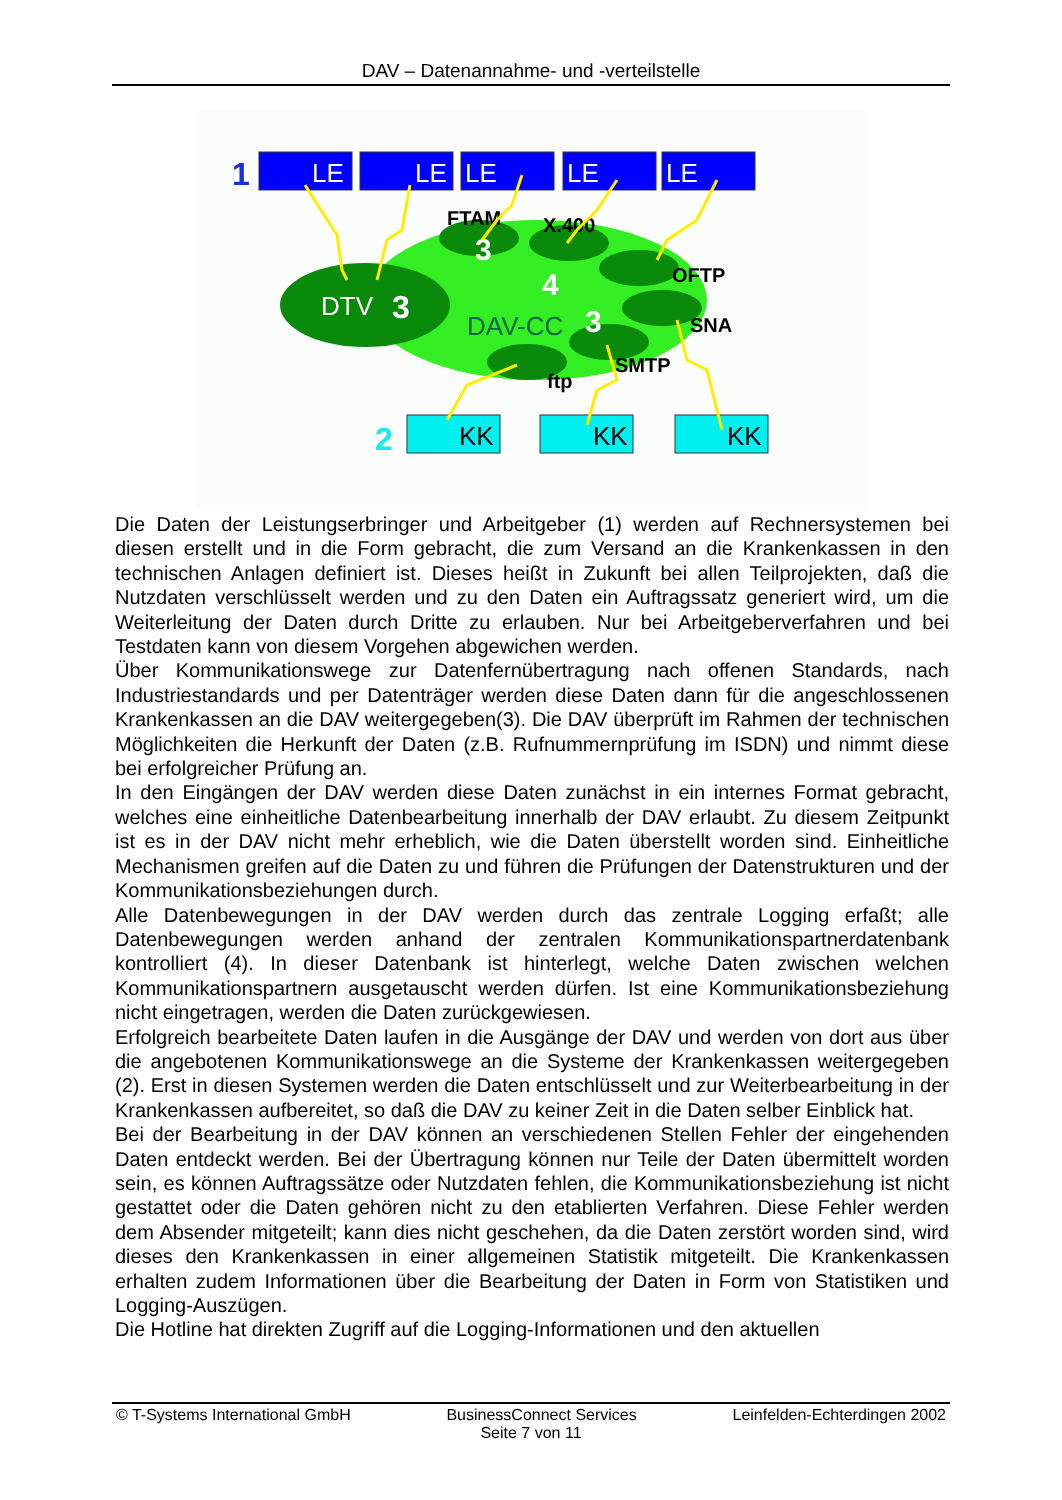DAV – Datenannahme- und -verteilstelle
1
LE
LE
LE
LE
LE
FTAM
X.400
OFTP
SNA
SMTP
ftp
3
DTV
3
4
DAV-CC
3
2
KK
KK
KK
Die Daten der Leistungserbringer und Arbeitgeber (1) werden auf Rechnersystemen bei diesen erstellt und in die Form gebracht, die zum Versand an die Krankenkassen in den technischen Anlagen definiert ist. Dieses heißt in Zukunft bei allen Teilprojekten, daß die Nutzdaten verschlüsselt werden und zu den Daten ein Auftragssatz generiert wird, um die Weiterleitung der Daten durch Dritte zu erlauben. Nur bei Arbeitgeberverfahren und bei Testdaten kann von diesem Vorgehen abgewichen werden.
Über Kommunikationswege zur Datenfernübertragung nach offenen Standards, nach Industriestandards und per Datenträger werden diese Daten dann für die angeschlossenen Krankenkassen an die DAV weitergegeben(3). Die DAV überprüft im Rahmen der technischen Möglichkeiten die Herkunft der Daten (z.B. Rufnummernprüfung im ISDN) und nimmt diese bei erfolgreicher Prüfung an.
In den Eingängen der DAV werden diese Daten zunächst in ein internes Format gebracht, welches eine einheitliche Datenbearbeitung innerhalb der DAV erlaubt. Zu diesem Zeitpunkt ist es in der DAV nicht mehr erheblich, wie die Daten überstellt worden sind. Einheitliche Mechanismen greifen auf die Daten zu und führen die Prüfungen der Datenstrukturen und der Kommunikationsbeziehungen durch.
Alle Datenbewegungen in der DAV werden durch das zentrale Logging erfaßt; alle Datenbewegungen werden anhand der zentralen Kommunikationspartnerdatenbank kontrolliert (4). In dieser Datenbank ist hinterlegt, welche Daten zwischen welchen Kommunikationspartnern ausgetauscht werden dürfen. Ist eine Kommunikationsbeziehung nicht eingetragen, werden die Daten zurückgewiesen.
Erfolgreich bearbeitete Daten laufen in die Ausgänge der DAV und werden von dort aus über die angebotenen Kommunikationswege an die Systeme der Krankenkassen weitergegeben (2). Erst in diesen Systemen werden die Daten entschlüsselt und zur Weiterbearbeitung in der Krankenkassen aufbereitet, so daß die DAV zu keiner Zeit in die Daten selber Einblick hat.
Bei der Bearbeitung in der DAV können an verschiedenen Stellen Fehler der eingehenden Daten entdeckt werden. Bei der Übertragung können nur Teile der Daten übermittelt worden sein, es können Auftragssätze oder Nutzdaten fehlen, die Kommunikationsbeziehung ist nicht gestattet oder die Daten gehören nicht zu den etablierten Verfahren. Diese Fehler werden dem Absender mitgeteilt; kann dies nicht geschehen, da die Daten zerstört worden sind, wird dieses den Krankenkassen in einer allgemeinen Statistik mitgeteilt. Die Krankenkassen erhalten zudem Informationen über die Bearbeitung der Daten in Form von Statistiken und Logging-Auszügen.
Die Hotline hat direkten Zugriff auf die Logging-Informationen und den aktuellen
© T-Systems International GmbH BusinessConnect Services Leinfelden-Echterdingen 2002
Seite 7 von 11